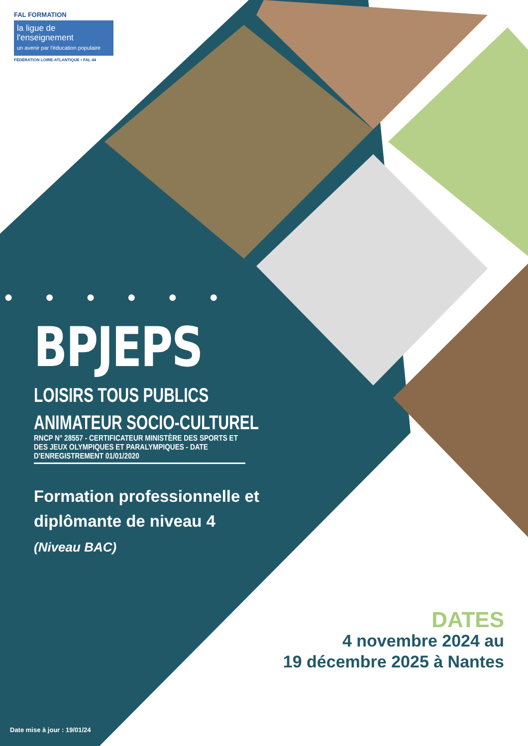FAL FORMATION
la ligue de
l'enseignement
un avenir par l'éducation populaire
FÉDÉRATION LOIRE-ATLANTIQUE • FAL 44
● ● ● ● ● ●
BPJEPS
LOISIRS TOUS PUBLICS
ANIMATEUR SOCIO-CULTUREL
RNCP N° 28557 - CERTIFICATEUR MINISTÈRE DES SPORTS ET DES JEUX OLYMPIQUES ET PARALYMPIQUES - DATE D'ENREGISTREMENT 01/01/2020
Formation professionnelle et diplômante de niveau 4
(Niveau BAC)
DATES
4 novembre 2024 au
19 décembre 2025 à Nantes
Date mise à jour : 19/01/24